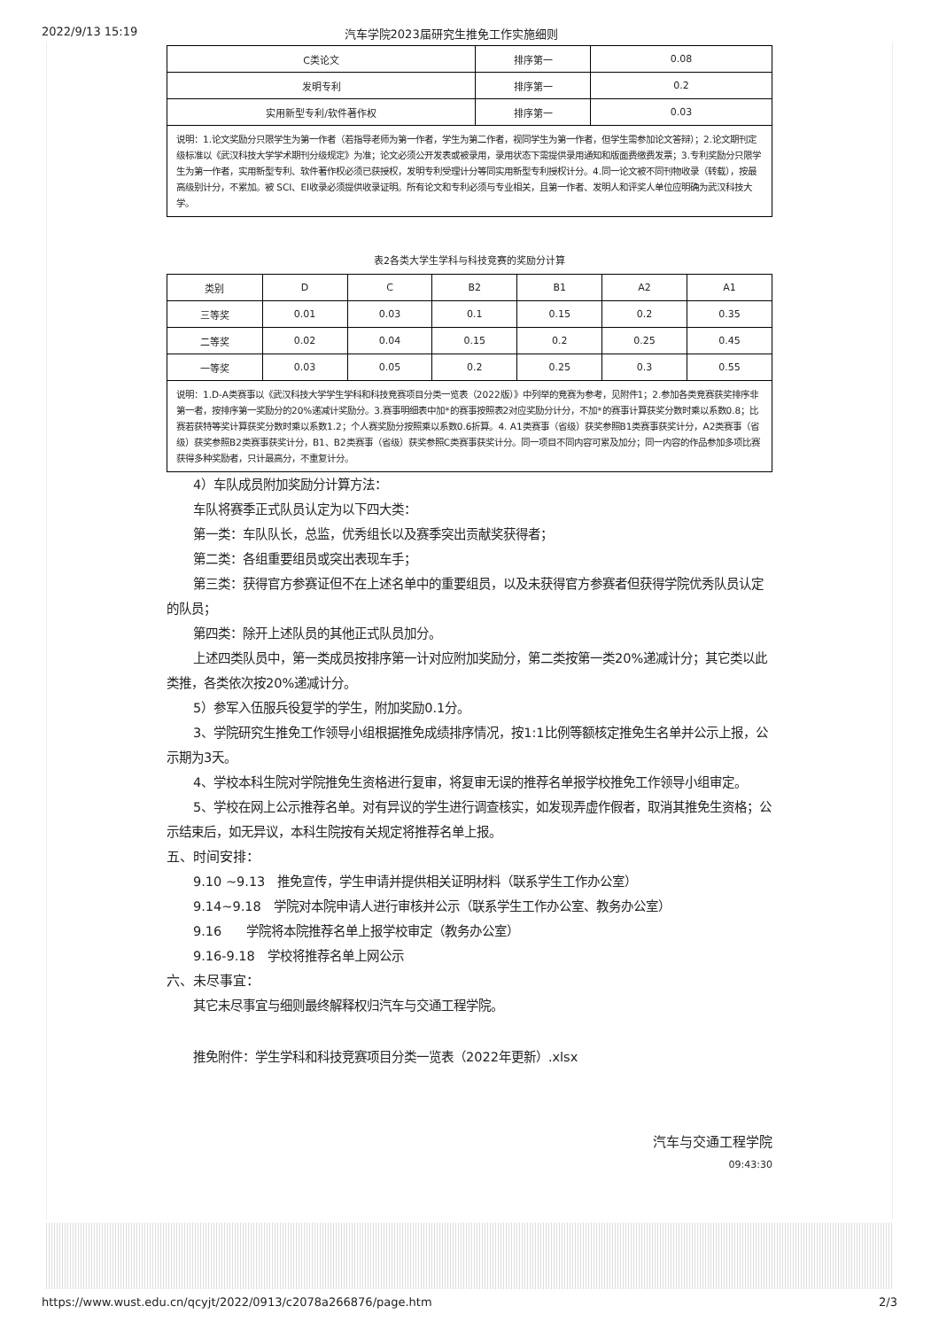2022/9/13 15:19 汽车学院2023届研究生推免工作实施细则
| C类论文 | 排序第一 | 0.08 |
| 发明专利 | 排序第一 | 0.2 |
| 实用新型专利/软件著作权 | 排序第一 | 0.03 |
| 说明：1.论文奖励分只限学生为第一作者（若指导老师为第一作者，学生为第二作者，视同学生为第一作者，但学生需参加论文答辩）；2.论文期刊定级标准以《武汉科技大学学术期刊分级规定》为准；论文必须公开发表或被录用，录用状态下需提供录用通知和版面费缴费发票；3.专利奖励分只限学生为第一作者，实用新型专利、软件著作权必须已获授权，发明专利受理计分等同实用新型专利授权计分。4.同一论文被不同刊物收录（转载），按最高级别计分，不累加。被 SCI、EI收录必须提供收录证明。所有论文和专利必须与专业相关，且第一作者、发明人和评奖人单位应明确为武汉科技大学。 | | |
表2各类大学生学科与科技竞赛的奖励分计算
| 类别 | D | C | B2 | B1 | A2 | A1 |
| --- | --- | --- | --- | --- | --- | --- |
| 三等奖 | 0.01 | 0.03 | 0.1 | 0.15 | 0.2 | 0.35 |
| 二等奖 | 0.02 | 0.04 | 0.15 | 0.2 | 0.25 | 0.45 |
| 一等奖 | 0.03 | 0.05 | 0.2 | 0.25 | 0.3 | 0.55 |
| 说明：1.D-A类赛事以《武汉科技大学学生学科和科技竞赛项目分类一览表（2022版）》中列举的竞赛为参考，见附件1；2.参加各类竞赛获奖排序非第一者，按排序第一奖励分的20%递减计奖励分。3.赛事明细表中加*的赛事按照表2对应奖励分计分，不加*的赛事计算获奖分数时乘以系数0.8；比赛若获特等奖计算获奖分数时乘以系数1.2；个人赛奖励分按照乘以系数0.6折算。4. A1类赛事（省级）获奖参照B1类赛事获奖计分，A2类赛事（省级）获奖参照B2类赛事获奖计分，B1、B2类赛事（省级）获奖参照C类赛事获奖计分。同一项目不同内容可累及加分；同一内容的作品参加多项比赛获得多种奖励者，只计最高分，不重复计分。 | | | | | | |
4）车队成员附加奖励分计算方法：
车队将赛季正式队员认定为以下四大类：
第一类：车队队长，总监，优秀组长以及赛季突出贡献奖获得者；
第二类：各组重要组员或突出表现车手；
第三类：获得官方参赛证但不在上述名单中的重要组员，以及未获得官方参赛者但获得学院优秀队员认定的队员；
第四类：除开上述队员的其他正式队员加分。
上述四类队员中，第一类成员按排序第一计对应附加奖励分，第二类按第一类20%递减计分；其它类以此类推，各类依次按20%递减计分。
5）参军入伍服兵役复学的学生，附加奖励0.1分。
3、学院研究生推免工作领导小组根据推免成绩排序情况，按1:1比例等额核定推免生名单并公示上报，公示期为3天。
4、学校本科生院对学院推免生资格进行复审，将复审无误的推荐名单报学校推免工作领导小组审定。
5、学校在网上公示推荐名单。对有异议的学生进行调查核实，如发现弄虚作假者，取消其推免生资格；公示结束后，如无异议，本科生院按有关规定将推荐名单上报。
五、时间安排：
9.10 ~9.13　推免宣传，学生申请并提供相关证明材料（联系学生工作办公室）
9.14~9.18　学院对本院申请人进行审核并公示（联系学生工作办公室、教务办公室）
9.16　　学院将本院推荐名单上报学校审定（教务办公室）
9.16-9.18　学校将推荐名单上网公示
六、未尽事宜：
其它未尽事宜与细则最终解释权归汽车与交通工程学院。
推免附件：学生学科和科技竞赛项目分类一览表（2022年更新）.xlsx
汽车与交通工程学院
09:43:30
https://www.wust.edu.cn/qcyjt/2022/0913/c2078a266876/page.htm 2/3